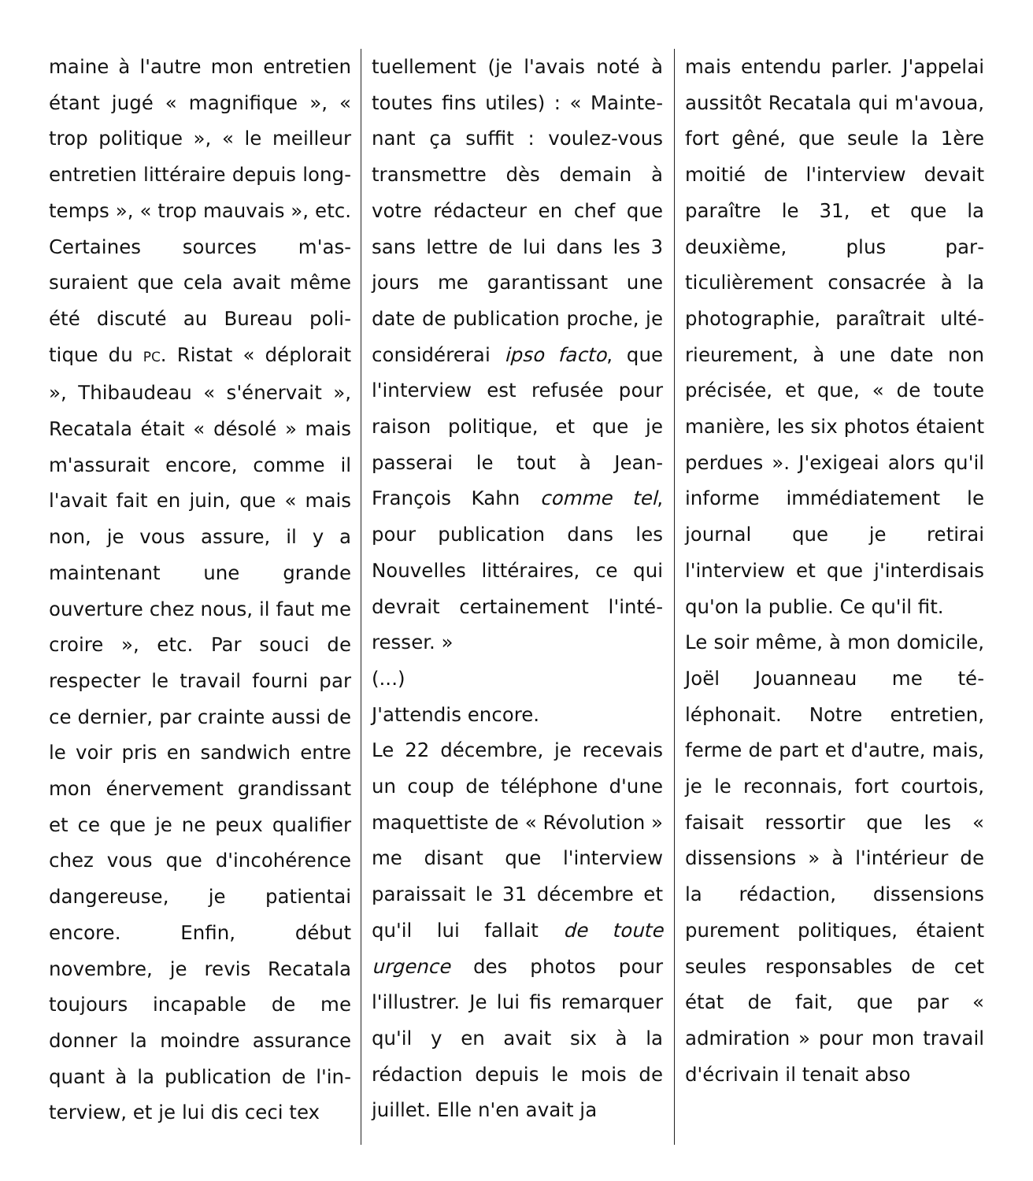maine à l'autre mon entretien étant jugé « magnifique », « trop politique », « le meilleur entretien littéraire depuis long­temps », « trop mauvais », etc. Certaines sources m'as­suraient que cela avait même été discuté au Bureau poli­tique du PC. Ristat « déplo­rait », Thibaudeau « s'éner­vait », Recatala était « déso­lé » mais m'assurait encore, comme il l'avait fait en juin, que « mais non, je vous as­sure, il y a maintenant une grande ouverture chez nous, il faut me croire », etc. Par souci de respecter le travail fourni par ce dernier, par crainte aussi de le voir pris en sand­wich entre mon énervement grandissant et ce que je ne peux qualifier chez vous que d'incohérence dangereuse, je patientai encore. Enfin, début novembre, je revis Recatala toujours incapable de me donner la moindre assurance quant à la publication de l'in­terview, et je lui dis ceci tex­
tuellement (je l'avais noté à toutes fins utiles) : « Mainte­nant ça suffit : voulez-vous transmettre dès demain à votre rédacteur en chef que sans lettre de lui dans les 3 jours me garantissant une date de publication proche, je considérerai ipso facto, que l'interview est refusée pour raison politique, et que je passerai le tout à Jean-François Kahn comme tel, pour publication dans les Nouvelles littéraires, ce qui devrait certainement l'inté­resser. »
(...)
J'attendis encore.
Le 22 décembre, je recevais un coup de téléphone d'une maquettiste de « Révolu­tion » me disant que l'inter­view paraissait le 31 dé­cembre et qu'il lui fallait de toute urgence des photos pour l'illustrer. Je lui fis re­marquer qu'il y en avait six à la rédaction depuis le mois de juillet. Elle n'en avait ja­
mais entendu parler. J'appe­lai aussitôt Recatala qui m'avoua, fort gêné, que seule la 1ère moitié de l'in­terview devait paraître le 31, et que la deuxième, plus par­ticulièrement consacrée à la photographie, paraîtrait ulté­rieurement, à une date non précisée, et que, « de toute manière, les six photos étaient perdues ». J'exigeai alors qu'il informe immédiatement le journal que je retirai l'interview et que j'interdisais qu'on la pu­blie. Ce qu'il fit.
Le soir même, à mon domi­cile, Joël Jouanneau me té­léphonait. Notre entretien, ferme de part et d'autre, mais, je le reconnais, fort courtois, faisait ressortir que les « dissensions » à l'inté­rieur de la rédaction, dissen­sions purement politiques, étaient seules responsables de cet état de fait, que par « admiration » pour mon tra­vail d'écrivain il tenait abso­